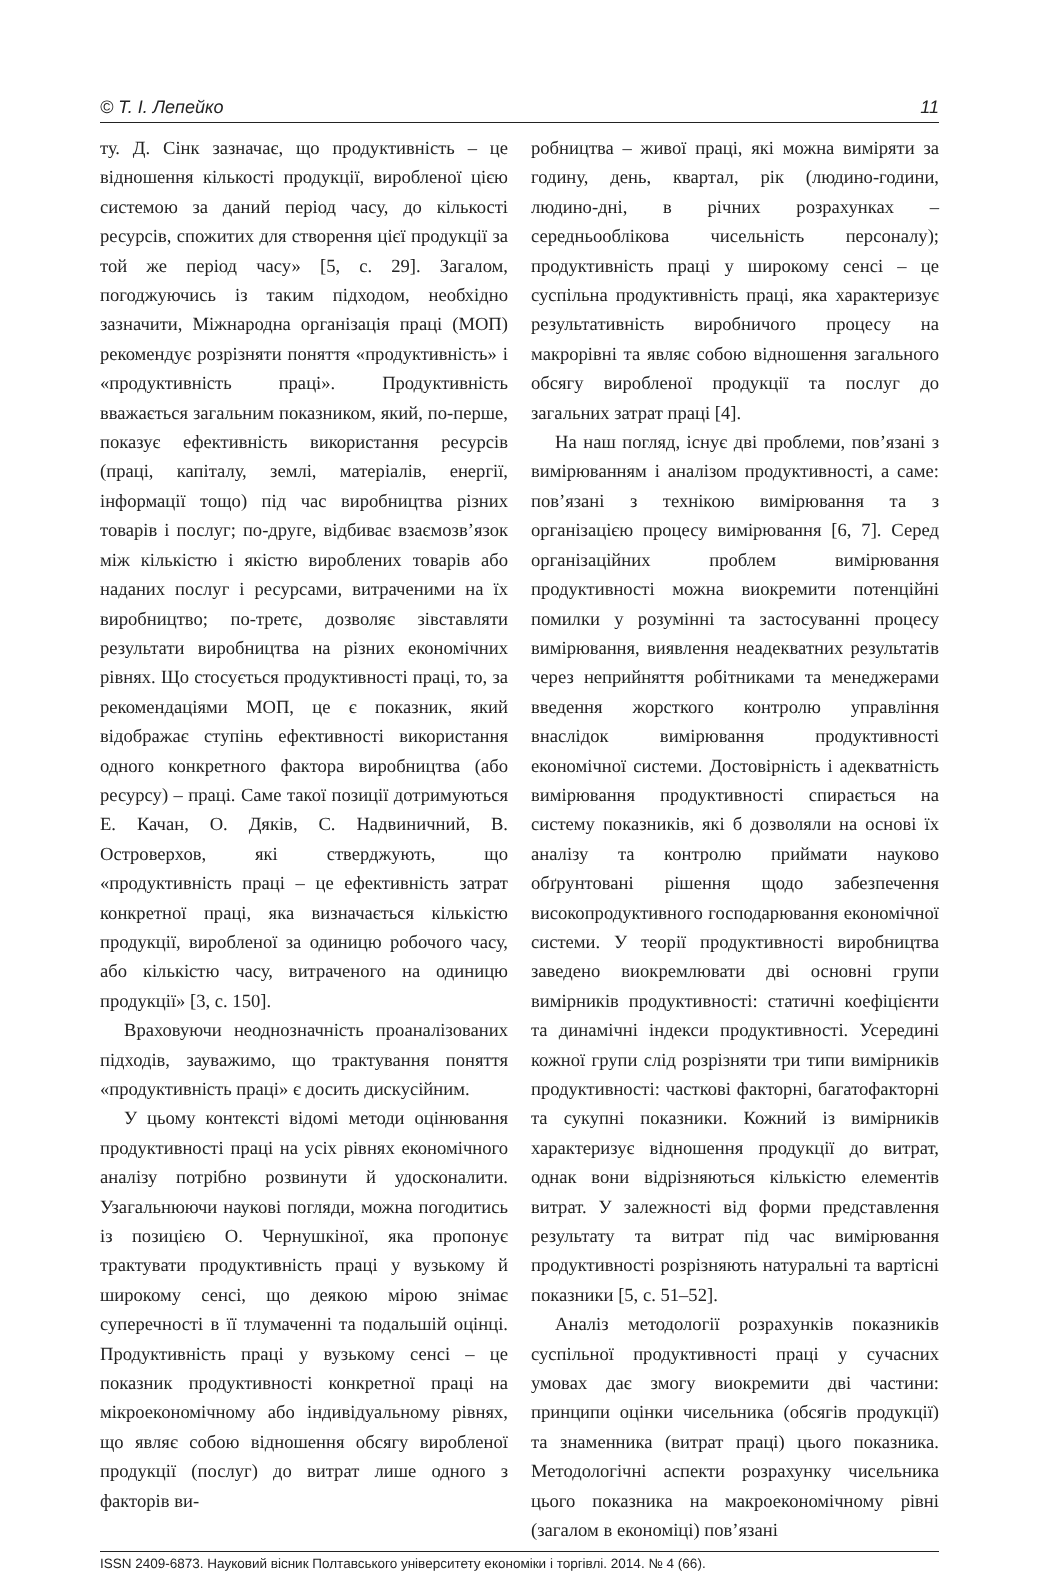© Т. І. Лепейко 11
ту. Д. Сінк зазначає, що продуктивність – це відношення кількості продукції, виробленої цією системою за даний період часу, до кількості ресурсів, спожитих для створення цієї продукції за той же період часу» [5, с. 29]. Загалом, погоджуючись із таким підходом, необхідно зазначити, Міжнародна організація праці (МОП) рекомендує розрізняти поняття «продуктивність» і «продуктивність праці». Продуктивність вважається загальним показником, який, по-перше, показує ефективність використання ресурсів (праці, капіталу, землі, матеріалів, енергії, інформації тощо) під час виробництва різних товарів і послуг; по-друге, відбиває взаємозв’язок між кількістю і якістю вироблених товарів або наданих послуг і ресурсами, витраченими на їх виробництво; по-третє, дозволяє зівставляти результати виробництва на різних економічних рівнях. Що стосується продуктивності праці, то, за рекомендаціями МОП, це є показник, який відображає ступінь ефективності використання одного конкретного фактора виробництва (або ресурсу) – праці. Саме такої позиції дотримуються Е. Качан, О. Дяків, С. Надвиничний, В. Островерхов, які стверджують, що «продуктивність праці – це ефективність затрат конкретної праці, яка визначається кількістю продукції, виробленої за одиницю робочого часу, або кількістю часу, витраченого на одиницю продукції» [3, с. 150].
Враховуючи неоднозначність проаналізованих підходів, зауважимо, що трактування поняття «продуктивність праці» є досить дискусійним.
У цьому контексті відомі методи оцінювання продуктивності праці на усіх рівнях економічного аналізу потрібно розвинути й удосконалити. Узагальнюючи наукові погляди, можна погодитись із позицією О. Чернушкіної, яка пропонує трактувати продуктивність праці у вузькому й широкому сенсі, що деякою мірою знімає суперечності в її тлумаченні та подальшій оцінці. Продуктивність праці у вузькому сенсі – це показник продуктивності конкретної праці на мікроекономічному або індивідуальному рівнях, що являє собою відношення обсягу виробленої продукції (послуг) до витрат лише одного з факторів ви-
робництва – живої праці, які можна виміряти за годину, день, квартал, рік (людино-години, людино-дні, в річних розрахунках – середньооблікова чисельність персоналу); продуктивність праці у широкому сенсі – це суспільна продуктивність праці, яка характеризує результативність виробничого процесу на макрорівні та являє собою відношення загального обсягу виробленої продукції та послуг до загальних затрат праці [4].
На наш погляд, існує дві проблеми, пов’язані з вимірюванням і аналізом продуктивності, а саме: пов’язані з технікою вимірювання та з організацією процесу вимірювання [6, 7]. Серед організаційних проблем вимірювання продуктивності можна виокремити потенційні помилки у розумінні та застосуванні процесу вимірювання, виявлення неадекватних результатів через неприйняття робітниками та менеджерами введення жорсткого контролю управління внаслідок вимірювання продуктивності економічної системи. Достовірність і адекватність вимірювання продуктивності спирається на систему показників, які б дозволяли на основі їх аналізу та контролю приймати науково обґрунтовані рішення щодо забезпечення високопродуктивного господарювання економічної системи. У теорії продуктивності виробництва заведено виокремлювати дві основні групи вимірників продуктивності: статичні коефіцієнти та динамічні індекси продуктивності. Усередині кожної групи слід розрізняти три типи вимірників продуктивності: часткові факторні, багатофакторні та сукупні показники. Кожний із вимірників характеризує відношення продукції до витрат, однак вони відрізняються кількістю елементів витрат. У залежності від форми представлення результату та витрат під час вимірювання продуктивності розрізняють натуральні та вартісні показники [5, с. 51–52].
Аналіз методології розрахунків показників суспільної продуктивності праці у сучасних умовах дає змогу виокремити дві частини: принципи оцінки чисельника (обсягів продукції) та знаменника (витрат праці) цього показника. Методологічні аспекти розрахунку чисельника цього показника на макроекономічному рівні (загалом в економіці) пов’язані
ISSN 2409-6873. Науковий вісник Полтавського університету економіки і торгівлі. 2014. № 4 (66).